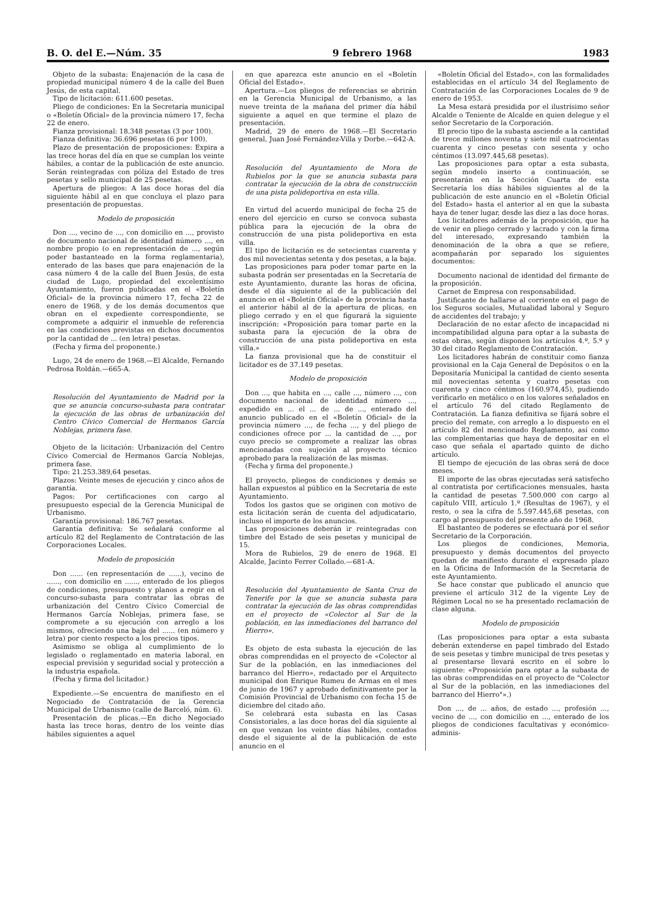B. O. del E.—Núm. 35 9 febrero 1968 1983
Objeto de la subasta: Enajenación de la casa de propiedad municipal número 4 de la calle del Buen Jesús, de esta capital.
Tipo de licitación: 611.600 pesetas.
Pliego de condiciones: En la Secretaría municipal o «Boletín Oficial» de la provincia número 17, fecha 22 de enero.
Fianza provisional: 18.348 pesetas (3 por 100).
Fianza definitiva: 36.696 pesetas (6 por 100).
Plazo de presentación de proposiciones: Expira a las trece horas del día en que se cumplan los veinte hábiles, a contar de la publicación de este anuncio. Serán reintegradas con póliza del Estado de tres pesetas y sello municipal de 25 pesetas.
Apertura de pliegos: A las doce horas del día siguiente hábil al en que concluya el plazo para presentación de propuestas.
Modelo de proposición
Don ..., vecino de ..., con domicilio en ..., provisto de documento nacional de identidad número ..., en nombre propio (o en representación de ..., según poder bastanteado en la forma reglamentaria), enterado de las bases que para enajenación de la casa número 4 de la calle del Buen Jesús, de esta ciudad de Lugo, propiedad del excelentísimo Ayuntamiento, fueron publicadas en el «Boletín Oficial» de la provincia número 17, fecha 22 de enero de 1968, y de los demás documentos que obran en el expediente correspondiente, se compromete a adquirir el inmueble de referencia en las condiciones previstas en dichos documentos por la cantidad de ... (en letra) pesetas.
(Fecha y firma del proponente.)
Lugo, 24 de enero de 1968.—El Alcalde, Fernando Pedrosa Roldán.—665-A.
Resolución del Ayuntamiento de Madrid por la que se anuncia concurso-subasta para contratar la ejecución de las obras de urbanización del Centro Cívico Comercial de Hermanos García Noblejas, primera fase.
Objeto de la licitación: Urbanización del Centro Cívico Comercial de Hermanos García Noblejas, primera fase.
Tipo: 21.253.389,64 pesetas.
Plazos: Veinte meses de ejecución y cinco años de garantía.
Pagos: Por certificaciones con cargo al presupuesto especial de la Gerencia Municipal de Urbanismo.
Garantía provisional: 186.767 pesetas.
Garantía definitiva: Se señalará conforme al artículo 82 del Reglamento de Contratación de las Corporaciones Locales.
Modelo de proposición
Don ...... (en representación de ......), vecino de ......, con domicilio en ......, enterado de los pliegos de condiciones, presupuesto y planos a regir en el concurso-subasta para contratar las obras de urbanización del Centro Cívico Comercial de Hermanos García Noblejas, primera fase, se compromete a su ejecución con arreglo a los mismos, ofreciendo una baja del ...... (en número y letra) por ciento respecto a los precios tipos.
Asimismo se obliga al cumplimiento de lo legislado o reglamentado en materia laboral, en especial previsión y seguridad social y protección a la industria española.
(Fecha y firma del licitador.)
Expediente.—Se encuentra de manifiesto en el Negociado de Contratación de la Gerencia Municipal de Urbanismo (calle de Barceló, núm. 6).
Presentación de plicas.—En dicho Negociado hasta las trece horas, dentro de los veinte días hábiles siguientes a aquel
en que aparezca este anuncio en el «Boletín Oficial del Estado».
Apertura.—Los pliegos de referencias se abrirán en la Gerencia Municipal de Urbanismo, a las nueve treinta de la mañana del primer día hábil siguiente a aquel en que termine el plazo de presentación.
Madrid, 29 de enero de 1968.—El Secretario general, Juan José Fernández-Villa y Dorbe.—642-A.
Resolución del Ayuntamiento de Mora de Rubielos por la que se anuncia subasta para contratar la ejecución de la obra de construcción de una pista polideportiva en esta villa.
En virtud del acuerdo municipal de fecha 25 de enero del ejercicio en curso se convoca subasta pública para la ejecución de la obra de construcción de una pista polideportiva en esta villa.
El tipo de licitación es de setecientas cuarenta y dos mil novecientas setenta y dos pesetas, a la baja.
Las proposiciones para poder tomar parte en la subasta podrán ser presentadas en la Secretaría de este Ayuntamiento, durante las horas de oficina, desde el día siguiente al de la publicación del anuncio en el «Boletín Oficial» de la provincia hasta el anterior hábil al de la apertura de plicas, en pliego cerrado y en el que figurará la siguiente inscripción: «Proposición para tomar parte en la subasta para la ejecución de la obra de construcción de una pista polideportiva en esta villa.»
La fianza provisional que ha de constituir el licitador es de 37.149 pesetas.
Modelo de proposición
Don ..., que habita en ..., calle ..., número ..., con documento nacional de identidad número ..., expedido en ... el ... de ... de ..., enterado del anuncio publicado en el «Boletín Oficial» de la provincia número ..., de fecha ..., y del pliego de condiciones ofrece por ... la cantidad de ..., por cuyo precio se compromete a realizar las obras mencionadas con sujeción al proyecto técnico aprobado para la realización de las mismas.
(Fecha y firma del proponente.)
El proyecto, pliegos de condiciones y demás se hallan expuestos al público en la Secretaría de este Ayuntamiento.
Todos los gastos que se originen con motivo de esta licitación serán de cuenta del adjudicatario, incluso el importe de los anuncios.
Las proposiciones deberán ir reintegradas con timbre del Estado de seis pesetas y municipal de 15.
Mora de Rubielos, 29 de enero de 1968. El Alcalde, Jacinto Ferrer Collado.—681-A.
Resolución del Ayuntamiento de Santa Cruz de Tenerife por la que se anuncia subasta para contratar la ejecución de las obras comprendidas en el proyecto de «Colector al Sur de la población, en las inmediaciones del barranco del Hierro».
Es objeto de esta subasta la ejecución de las obras comprendidas en el proyecto de «Colector al Sur de la población, en las inmediaciones del barranco del Hierro», redactado por el Arquitecto municipal don Enrique Rumeu de Armas en el mes de junio de 1967 y aprobado definitivamente por la Comisión Provincial de Urbanismo con fecha 15 de diciembre del citado año.
Se celebrará esta subasta en las Casas Consistoriales, a las doce horas del día siguiente al en que venzan los veinte días hábiles, contados desde el siguiente al de la publicación de este anuncio en el
«Boletín Oficial del Estado», con las formalidades establecidas en el artículo 34 del Reglamento de Contratación de las Corporaciones Locales de 9 de enero de 1953.
La Mesa estará presidida por el ilustrísimo señor Alcalde o Teniente de Alcalde en quien delegue y el señor Secretario de la Corporación.
El precio tipo de la subasta asciende a la cantidad de trece millones noventa y siete mil cuatrocientas cuarenta y cinco pesetas con sesenta y ocho céntimos (13.097.445,68 pesetas).
Las proposiciones para optar a esta subasta, según modelo inserto a continuación, se presentarán en la Sección Cuarta de esta Secretaría los días hábiles siguientes al de la publicación de este anuncio en el «Boletín Oficial del Estado» hasta el anterior al en que la subasta haya de tener lugar, desde las diez a las doce horas.
Los licitadores además de la proposición, que ha de venir en pliego cerrado y lacrado y con la firma del interesado, expresando también la denominación de la obra a que se refiere, acompañarán por separado los siguientes documentos:
Documento nacional de identidad del firmante de la proposición.
Carnet de Empresa con responsabilidad.
Justificante de hallarse al corriente en el pago de los Seguros sociales, Mutualidad laboral y Seguro de accidentes del trabajo; y
Declaración de no estar afecto de incapacidad ni incompatibilidad alguna para optar a la subasta de estas obras, según disponen los artículos 4.º, 5.º y 30 del citado Reglamento de Contratación.
Los licitadores habrán de constituir como fianza provisional en la Caja General de Depósitos o en la Depositaría Municipal la cantidad de ciento sesenta mil novecientas setenta y cuatro pesetas con cuarenta y cinco céntimos (160.974,45), pudiendo verificarlo en metálico o en los valores señalados en el artículo 76 del citado Reglamento de Contratación. La fianza definitiva se fijará sobre el precio del remate, con arreglo a lo dispuesto en el artículo 82 del mencionado Reglamento, así como las complementarias que haya de depositar en el caso que señala el apartado quinto de dicho artículo.
El tiempo de ejecución de las obras será de doce meses.
El importe de las obras ejecutadas será satisfecho al contratista por certificaciones mensuales, hasta la cantidad de pesetas 7.500.000 con cargo al capítulo VIII, artículo 1.º (Resultas de 1967), y el resto, o sea la cifra de 5.597.445,68 pesetas, con cargo al presupuesto del presente año de 1968.
El bastanteo de poderes se efectuará por el señor Secretario de la Corporación.
Los pliegos de condiciones, Memoria, presupuesto y demás documentos del proyecto quedan de manifiesto durante el expresado plazo en la Oficina de Información de la Secretaría de este Ayuntamiento.
Se hace constar que publicado el anuncio que previene el artículo 312 de la vigente Ley de Régimen Local no se ha presentado reclamación de clase alguna.
Modelo de proposición
(Las proposiciones para optar a esta subasta deberán extenderse en papel timbrado del Estado de seis pesetas y timbre municipal de tres pesetas y al presentarse llevará escrito en el sobre lo siguiente: «Proposición para optar a la subasta de las obras comprendidas en el proyecto de "Colector al Sur de la población, en las inmediaciones del barranco del Hierro"».)
Don ..., de ... años, de estado ..., profesión ..., vecino de ..., con domicilio en ..., enterado de los pliegos de condiciones facultativas y económico-adminis-